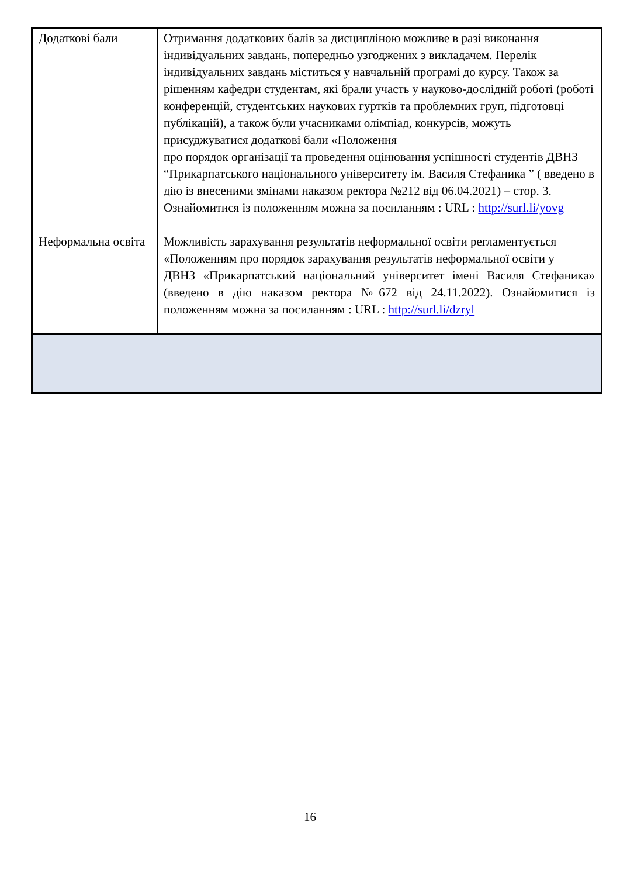| Додаткові бали | Отримання додаткових балів за дисципліною можливе в разі виконання індивідуальних завдань, попередньо узгоджених з викладачем. Перелік індивідуальних завдань міститься у навчальній програмі до курсу. Також за рішенням кафедри студентам, які брали участь у науково-дослідній роботі (роботі конференцій, студентських наукових гуртків та проблемних груп, підготовці публікацій), а також були учасниками олімпіад, конкурсів, можуть присуджуватися додаткові бали «Положення про порядок організації та проведення оцінювання успішності студентів ДВНЗ “Прикарпатського національного університету ім. Василя Стефаника ” ( введено в дію із внесеними змінами наказом ректора №212 від 06.04.2021) – стор. 3. Ознайомитися із положенням можна за посиланням : URL : http://surl.li/yovg |
| Неформальна освіта | Можливість зарахування результатів неформальної освіти регламентується «Положенням про порядок зарахування результатів неформальної освіти у ДВНЗ «Прикарпатський національний університет імені Василя Стефаника» (введено в дію наказом ректора №672 від 24.11.2022). Ознайомитися із положенням можна за посиланням : URL : http://surl.li/dzryl |
16